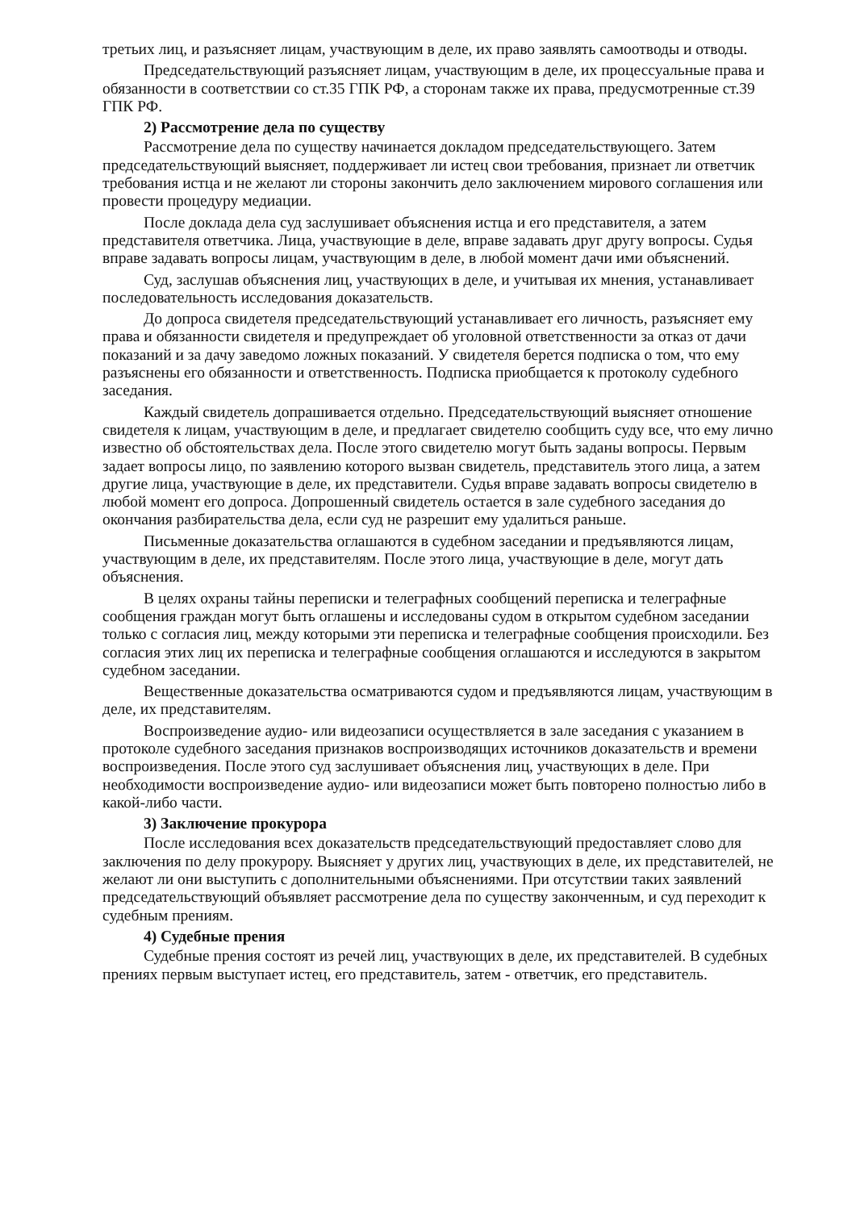третьих лиц, и разъясняет лицам, участвующим в деле, их право заявлять самоотводы и отводы.
Председательствующий разъясняет лицам, участвующим в деле, их процессуальные права и обязанности в соответствии со ст.35 ГПК РФ, а сторонам также их права, предусмотренные ст.39 ГПК РФ.
2) Рассмотрение дела по существу
Рассмотрение дела по существу начинается докладом председательствующего. Затем председательствующий выясняет, поддерживает ли истец свои требования, признает ли ответчик требования истца и не желают ли стороны закончить дело заключением мирового соглашения или провести процедуру медиации.
После доклада дела суд заслушивает объяснения истца и его представителя, а затем представителя ответчика. Лица, участвующие в деле, вправе задавать друг другу вопросы. Судья вправе задавать вопросы лицам, участвующим в деле, в любой момент дачи ими объяснений.
Суд, заслушав объяснения лиц, участвующих в деле, и учитывая их мнения, устанавливает последовательность исследования доказательств.
До допроса свидетеля председательствующий устанавливает его личность, разъясняет ему права и обязанности свидетеля и предупреждает об уголовной ответственности за отказ от дачи показаний и за дачу заведомо ложных показаний. У свидетеля берется подписка о том, что ему разъяснены его обязанности и ответственность. Подписка приобщается к протоколу судебного заседания.
Каждый свидетель допрашивается отдельно. Председательствующий выясняет отношение свидетеля к лицам, участвующим в деле, и предлагает свидетелю сообщить суду все, что ему лично известно об обстоятельствах дела. После этого свидетелю могут быть заданы вопросы. Первым задает вопросы лицо, по заявлению которого вызван свидетель, представитель этого лица, а затем другие лица, участвующие в деле, их представители. Судья вправе задавать вопросы свидетелю в любой момент его допроса. Допрошенный свидетель остается в зале судебного заседания до окончания разбирательства дела, если суд не разрешит ему удалиться раньше.
Письменные доказательства оглашаются в судебном заседании и предъявляются лицам, участвующим в деле, их представителям. После этого лица, участвующие в деле, могут дать объяснения.
В целях охраны тайны переписки и телеграфных сообщений переписка и телеграфные сообщения граждан могут быть оглашены и исследованы судом в открытом судебном заседании только с согласия лиц, между которыми эти переписка и телеграфные сообщения происходили. Без согласия этих лиц их переписка и телеграфные сообщения оглашаются и исследуются в закрытом судебном заседании.
Вещественные доказательства осматриваются судом и предъявляются лицам, участвующим в деле, их представителям.
Воспроизведение аудио- или видеозаписи осуществляется в зале заседания с указанием в протоколе судебного заседания признаков воспроизводящих источников доказательств и времени воспроизведения. После этого суд заслушивает объяснения лиц, участвующих в деле. При необходимости воспроизведение аудио- или видеозаписи может быть повторено полностью либо в какой-либо части.
3) Заключение прокурора
После исследования всех доказательств председательствующий предоставляет слово для заключения по делу прокурору. Выясняет у других лиц, участвующих в деле, их представителей, не желают ли они выступить с дополнительными объяснениями. При отсутствии таких заявлений председательствующий объявляет рассмотрение дела по существу законченным, и суд переходит к судебным прениям.
4) Судебные прения
Судебные прения состоят из речей лиц, участвующих в деле, их представителей. В судебных прениях первым выступает истец, его представитель, затем - ответчик, его представитель.